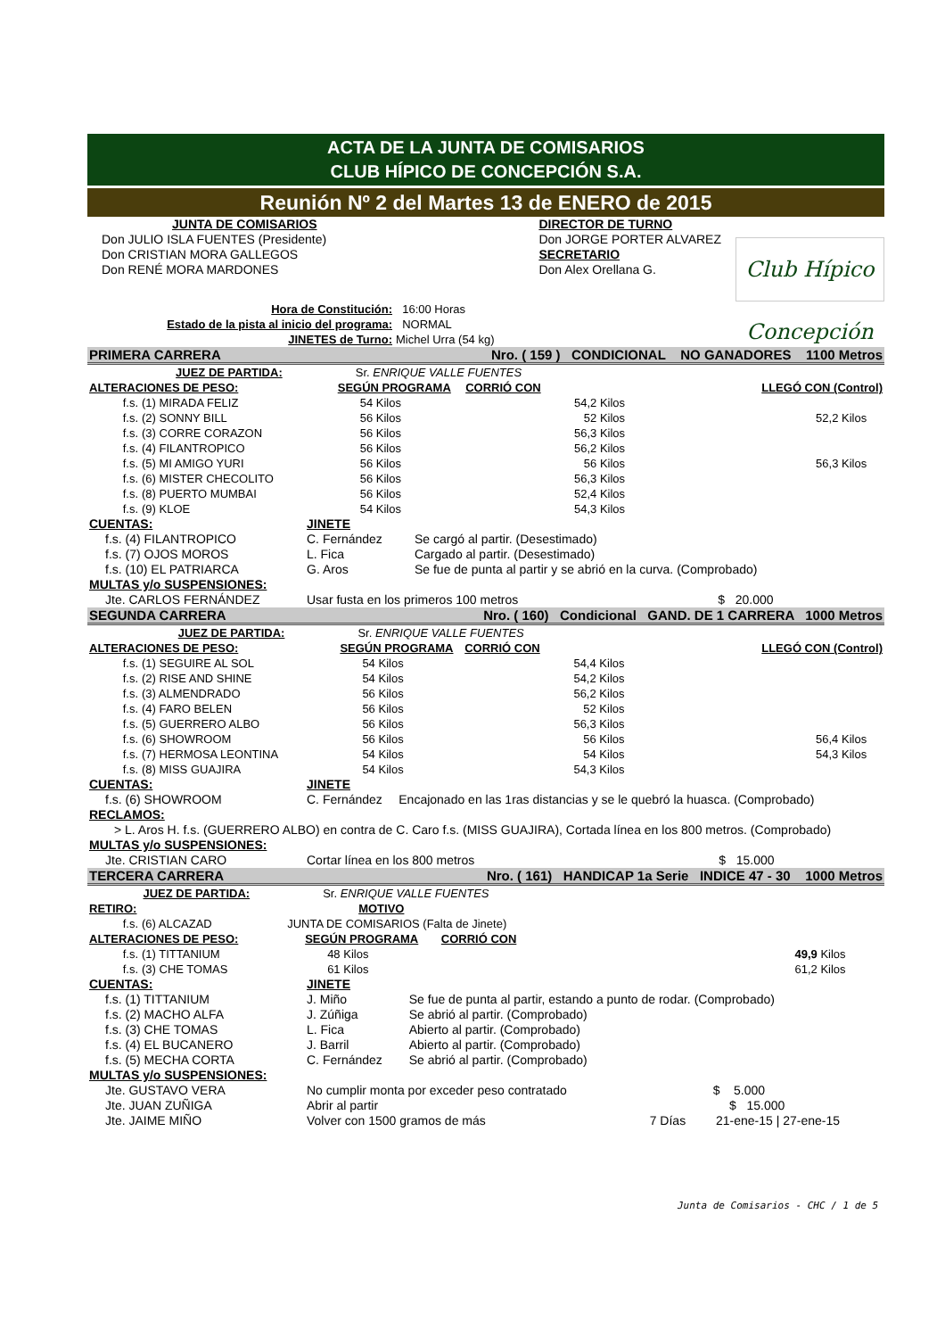ACTA DE LA JUNTA DE COMISARIOS
CLUB HÍPICO DE CONCEPCIÓN S.A.
Reunión Nº 2 del Martes 13 de ENERO de 2015
| JUNTA DE COMISARIOS | DIRECTOR DE TURNO |
| Don JULIO ISLA FUENTES (Presidente) | Don JORGE PORTER ALVAREZ |
| Don CRISTIAN MORA GALLEGOS | SECRETARIO |
| Don RENÉ MORA MARDONES | Don Alex Orellana G. |
Club Hípico Concepción
| Hora de Constitución: | 16:00 Horas |
| Estado de la pista al inicio del programa: | NORMAL |
| JINETES de Turno: | Michel Urra (54 kg) |
| PRIMERA CARRERA | | | Nro. ( 159 ) CONDICIONAL NO GANADORES 1100 Metros | | |
| JUEZ DE PARTIDA: | | Sr. ENRIQUE VALLE FUENTES | | | |
| ALTERACIONES DE PESO: | | SEGÚN PROGRAMA | CORRIÓ CON | LLEGÓ CON (Control) | |
| f.s. | (1) MIRADA FELIZ | 54 Kilos | 54,2 Kilos | | |
| f.s. | (2) SONNY BILL | 56 Kilos | 52 Kilos | 52,2 Kilos | |
| f.s. | (3) CORRE CORAZON | 56 Kilos | 56,3 Kilos | | |
| f.s. | (4) FILANTROPICO | 56 Kilos | 56,2 Kilos | | |
| f.s. | (5) MI AMIGO YURI | 56 Kilos | 56 Kilos | 56,3 Kilos | |
| f.s. | (6) MISTER CHECOLITO | 56 Kilos | 56,3 Kilos | | |
| f.s. | (8) PUERTO MUMBAI | 56 Kilos | 52,4 Kilos | | |
| f.s. | (9) KLOE | 54 Kilos | 54,3 Kilos | | |
| CUENTAS: | JINETE | |
| f.s. (4) FILANTROPICO | C. Fernández | Se cargó al partir. (Desestimado) |
| f.s. (7) OJOS MOROS | L. Fica | Cargado al partir. (Desestimado) |
| f.s. (10) EL PATRIARCA | G. Aros | Se fue de punta al partir y se abrió en la curva. (Comprobado) |
| MULTAS y/o SUSPENSIONES: | | |
| Jte. CARLOS FERNÁNDEZ | Usar fusta en los primeros 100 metros $ 20.000 | |
| SEGUNDA CARRERA | | | Nro. ( 160) Condicional GAND. DE 1 CARRERA 1000 Metros | | |
| JUEZ DE PARTIDA: | | Sr. ENRIQUE VALLE FUENTES | | | |
| ALTERACIONES DE PESO: | | SEGÚN PROGRAMA | CORRIÓ CON | LLEGÓ CON (Control) | |
| f.s. | (1) SEGUIRE AL SOL | 54 Kilos | 54,4 Kilos | | |
| f.s. | (2) RISE AND SHINE | 54 Kilos | 54,2 Kilos | | |
| f.s. | (3) ALMENDRADO | 56 Kilos | 56,2 Kilos | | |
| f.s. | (4) FARO BELEN | 56 Kilos | 52 Kilos | | |
| f.s. | (5) GUERRERO ALBO | 56 Kilos | 56,3 Kilos | | |
| f.s. | (6) SHOWROOM | 56 Kilos | 56 Kilos | 56,4 Kilos | |
| f.s. | (7) HERMOSA LEONTINA | 54 Kilos | 54 Kilos | 54,3 Kilos | |
| f.s. | (8) MISS GUAJIRA | 54 Kilos | 54,3 Kilos | | |
| CUENTAS: | JINETE | |
| f.s. (6) SHOWROOM | C. Fernández | Encajonado en las 1ras distancias y se le quebró la huasca. (Comprobado) |
| RECLAMOS: | | |
| > L. Aros H. f.s. (GUERRERO ALBO) en contra de C. Caro f.s. (MISS GUAJIRA), Cortada línea en los 800 metros. (Comprobado) | | |
| MULTAS y/o SUSPENSIONES: | | |
| Jte. CRISTIAN CARO | Cortar línea en los 800 metros $ 15.000 | |
| TERCERA CARRERA | | | Nro. ( 161) HANDICAP 1a Serie INDICE 47 - 30 1000 Metros | | |
| JUEZ DE PARTIDA: | | Sr. ENRIQUE VALLE FUENTES | | | |
| RETIRO: | | MOTIVO | | | |
| f.s. | (6) ALCAZAD | JUNTA DE COMISARIOS (Falta de Jinete) | | | |
| ALTERACIONES DE PESO: | | SEGÚN PROGRAMA | CORRIÓ CON | | |
| f.s. | (1) TITTANIUM | 48 Kilos | 49,9 Kilos | | |
| f.s. | (3) CHE TOMAS | 61 Kilos | 61,2 Kilos | | |
| CUENTAS: | JINETE | |
| f.s. (1) TITTANIUM | J. Miño | Se fue de punta al partir, estando a punto de rodar. (Comprobado) |
| f.s. (2) MACHO ALFA | J. Zúñiga | Se abrió al partir. (Comprobado) |
| f.s. (3) CHE TOMAS | L. Fica | Abierto al partir. (Comprobado) |
| f.s. (4) EL BUCANERO | J. Barril | Abierto al partir. (Comprobado) |
| f.s. (5) MECHA CORTA | C. Fernández | Se abrió al partir. (Comprobado) |
| MULTAS y/o SUSPENSIONES: | | |
| Jte. GUSTAVO VERA | No cumplir monta por exceder peso contratado $ 5.000 | |
| Jte. JUAN ZUÑIGA | Abrir al partir $ 15.000 | |
| Jte. JAIME MIÑO | Volver con 1500 gramos de más 7 Días 21-ene-15 / 27-ene-15 | |
Junta de Comisarios - CHC / 1 de 5